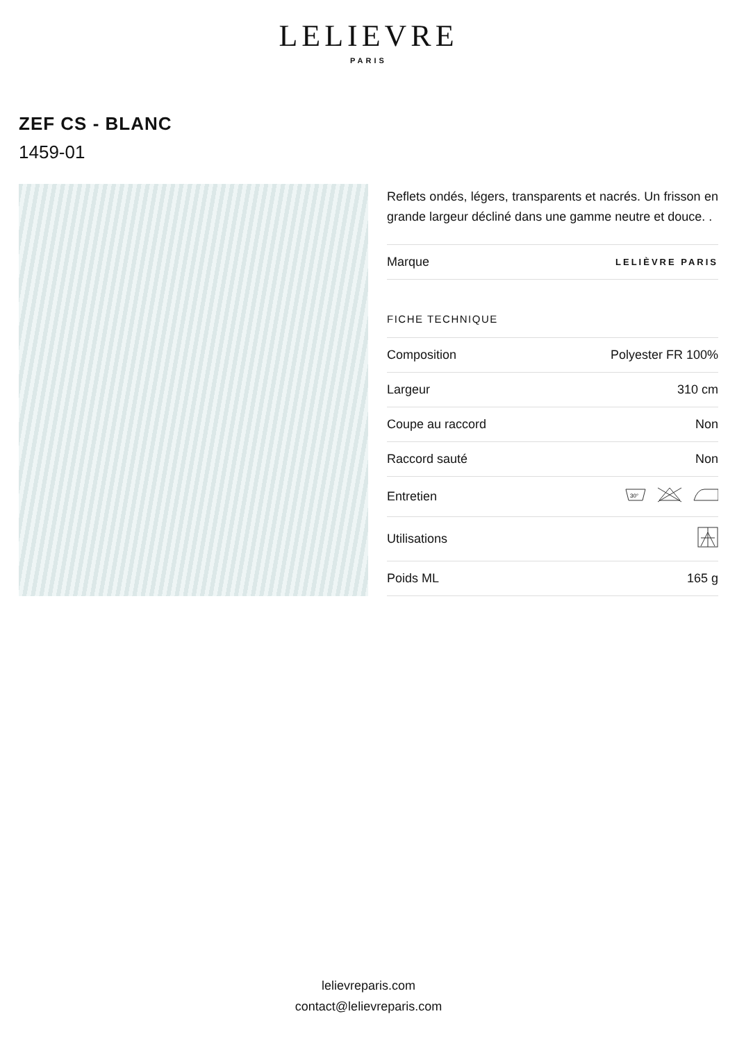LELIEVRE
PARIS
ZEF CS - BLANC
1459-01
Reflets ondés, légers, transparents et nacrés. Un frisson en grande largeur décliné dans une gamme neutre et douce. .
| Marque | LELIÈVRE PARIS |
FICHE TECHNIQUE
| Composition | Polyester FR 100% |
| Largeur | 310 cm |
| Coupe au raccord | Non |
| Raccord sauté | Non |
| Entretien | 30° |
| Utilisations | |
| Poids ML | 165 g |
lelievreparis.com
contact@lelievreparis.com